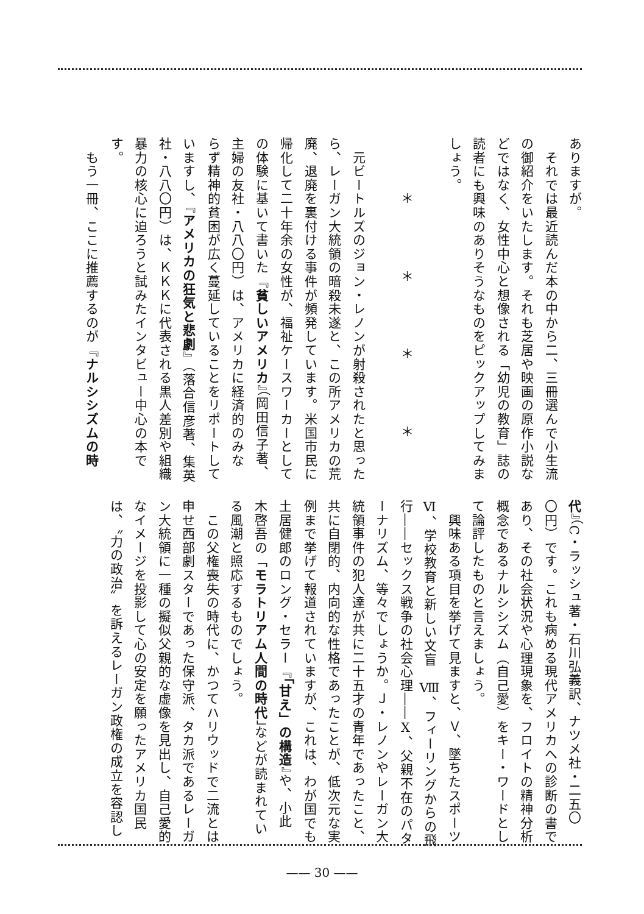ありますが。
　それでは最近読んだ本の中から二、三冊選んで小生流
の御紹介をいたします。それも芝居や映画の原作小説な
どではなく、女性中心と想像される「幼児の教育」誌の
読者にも興味のありそうなものをピックアップしてみま
しょう。
＊ ＊ ＊ ＊
　元ビートルズのジョン・レノンが射殺されたと思った
ら、レーガン大統領の暗殺未遂と、この所アメリカの荒
廃、退廃を裏付ける事件が頻発しています。米国市民に
帰化して二十年余の女性が、福祉ケースワーカーとして
の体験に基いて書いた『貧しいアメリカ』（岡田信子著、
主婦の友社・八八〇円）は、アメリカに経済的のみな
らず精神的貧困が広く蔓延していることをリポートして
いますし、『アメリカの狂気と悲劇』（落合信彦著、集英
社・八八〇円）は、ＫＫＫに代表される黒人差別や組織
暴力の核心に迫ろうと試みたインタビュー中心の本で
す。
　もう一冊、ここに推薦するのが『ナルシシズムの時
代』（C・ラッシュ著・石川弘義訳、ナツメ社・二五〇
〇円）です。これも病める現代アメリカへの診断の書で
あり、その社会状況や心理現象を、フロイトの精神分析
概念であるナルシシズム（自己愛）をキー・ワードとし
て論評したものと言えましょう。
　興味ある項目を挙げて見ますと、Ｖ、墜ちたスポーツ
Ⅵ、学校教育と新しい文盲　Ⅷ、フィーリングからの飛
行――セックス戦争の社会心理――Ⅹ、父親不在のパタ
ーナリズム、等々でしょうか。Ｊ・レノンやレーガン大
統領事件の犯人達が共に二十五才の青年であったこと、
共に自閉的、内向的な性格であったことが、低次元な実
例まで挙げて報道されていますが、これは、わが国でも
土居健郎のロング・セラー『「甘え」の構造』や、小此
木啓吾の「モラトリアム人間の時代」などが読まれてい
る風潮と照応するものでしょう。
　この父権喪失の時代に、かつてハリウッドで二流とは
申せ西部劇スターであった保守派、タカ派であるレーガ
ン大統領に一種の擬似父親的な虚像を見出し、自己愛的
なイメージを投影して心の安定を願ったアメリカ国民
は、〝力の政治〟を訴えるレーガン政権の成立を容認し
—— 30 ——